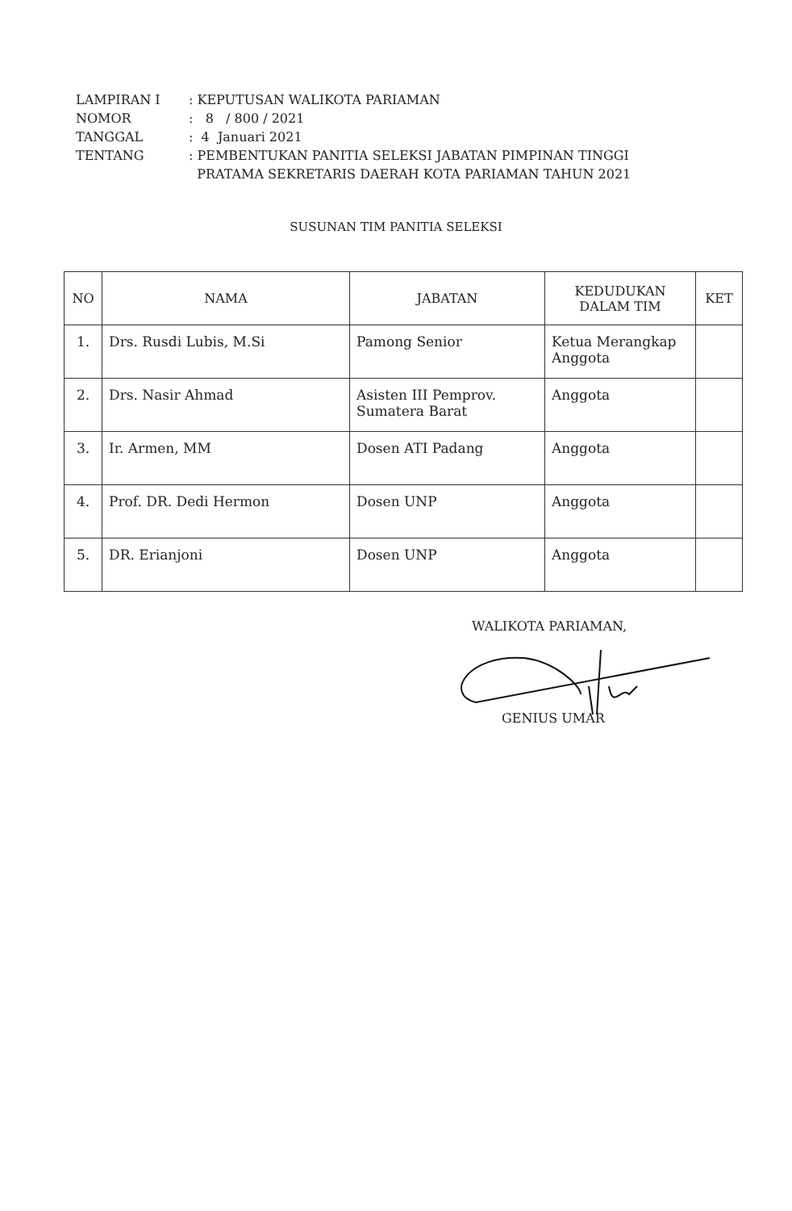| LAMPIRAN I | : KEPUTUSAN WALIKOTA PARIAMAN |
| NOMOR | : 8 / 800 / 2021 |
| TANGGAL | : 4 Januari 2021 |
| TENTANG | : PEMBENTUKAN PANITIA SELEKSI JABATAN PIMPINAN TINGGI PRATAMA SEKRETARIS DAERAH KOTA PARIAMAN TAHUN 2021 |
SUSUNAN TIM PANITIA SELEKSI
| NO | NAMA | JABATAN | KEDUDUKAN DALAM TIM | KET |
| --- | --- | --- | --- | --- |
| 1. | Drs. Rusdi Lubis, M.Si | Pamong Senior | Ketua Merangkap Anggota | |
| 2. | Drs. Nasir Ahmad | Asisten III Pemprov. Sumatera Barat | Anggota | |
| 3. | Ir. Armen, MM | Dosen ATI Padang | Anggota | |
| 4. | Prof. DR. Dedi Hermon | Dosen UNP | Anggota | |
| 5. | DR. Erianjoni | Dosen UNP | Anggota | |
WALIKOTA PARIAMAN,
GENIUS UMAR